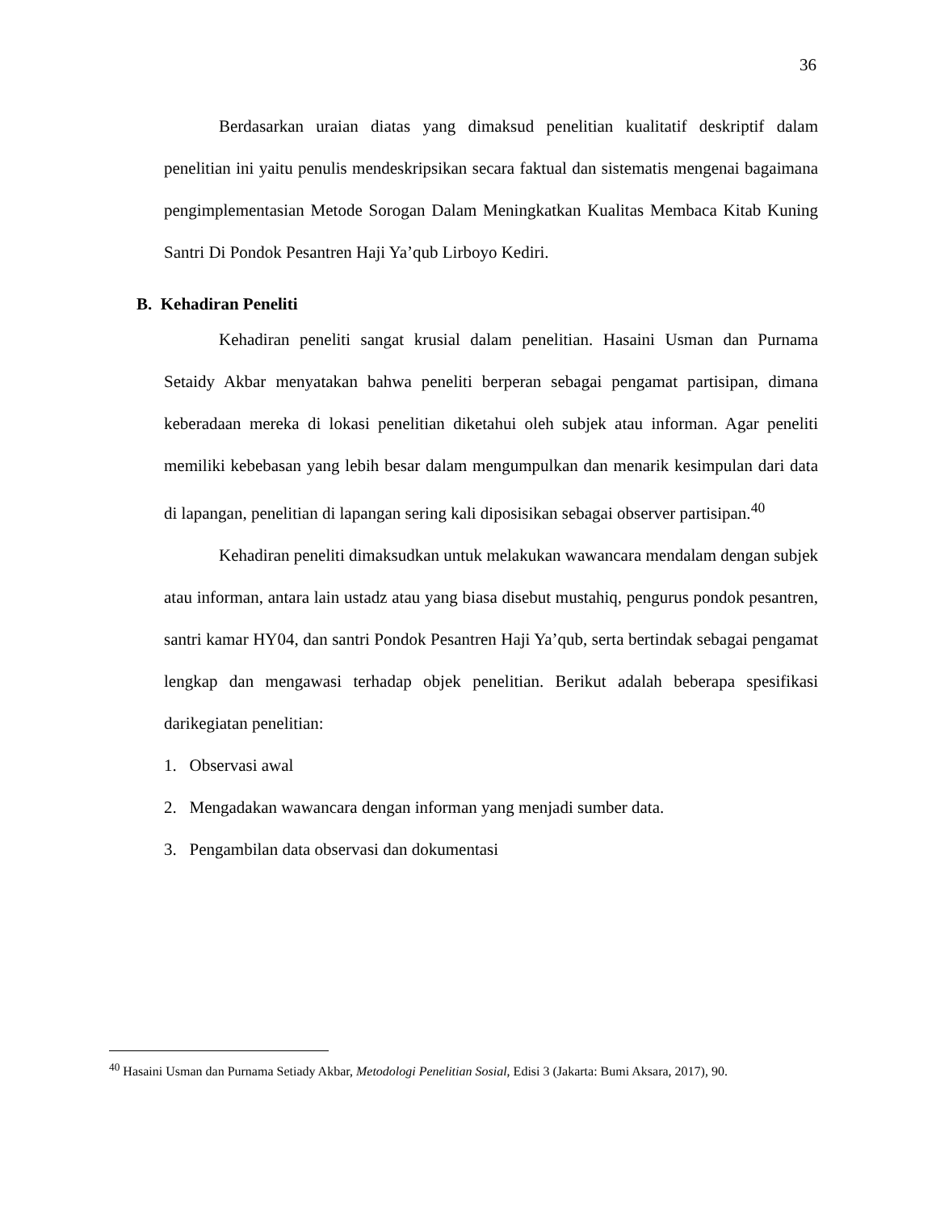36
Berdasarkan uraian diatas yang dimaksud penelitian kualitatif deskriptif dalam penelitian ini yaitu penulis mendeskripsikan secara faktual dan sistematis mengenai bagaimana pengimplementasian Metode Sorogan Dalam Meningkatkan Kualitas Membaca Kitab Kuning Santri Di Pondok Pesantren Haji Ya’qub Lirboyo Kediri.
B. Kehadiran Peneliti
Kehadiran peneliti sangat krusial dalam penelitian. Hasaini Usman dan Purnama Setaidy Akbar menyatakan bahwa peneliti berperan sebagai pengamat partisipan, dimana keberadaan mereka di lokasi penelitian diketahui oleh subjek atau informan. Agar peneliti memiliki kebebasan yang lebih besar dalam mengumpulkan dan menarik kesimpulan dari data di lapangan, penelitian di lapangan sering kali diposisikan sebagai observer partisipan.<sup>40</sup>
Kehadiran peneliti dimaksudkan untuk melakukan wawancara mendalam dengan subjek atau informan, antara lain ustadz atau yang biasa disebut mustahiq, pengurus pondok pesantren, santri kamar HY04, dan santri Pondok Pesantren Haji Ya’qub, serta bertindak sebagai pengamat lengkap dan mengawasi terhadap objek penelitian. Berikut adalah beberapa spesifikasi darikegiatan penelitian:
1. Observasi awal
2. Mengadakan wawancara dengan informan yang menjadi sumber data.
3. Pengambilan data observasi dan dokumentasi
<sup>40</sup> Hasaini Usman dan Purnama Setiady Akbar, Metodologi Penelitian Sosial, Edisi 3 (Jakarta: Bumi Aksara, 2017), 90.